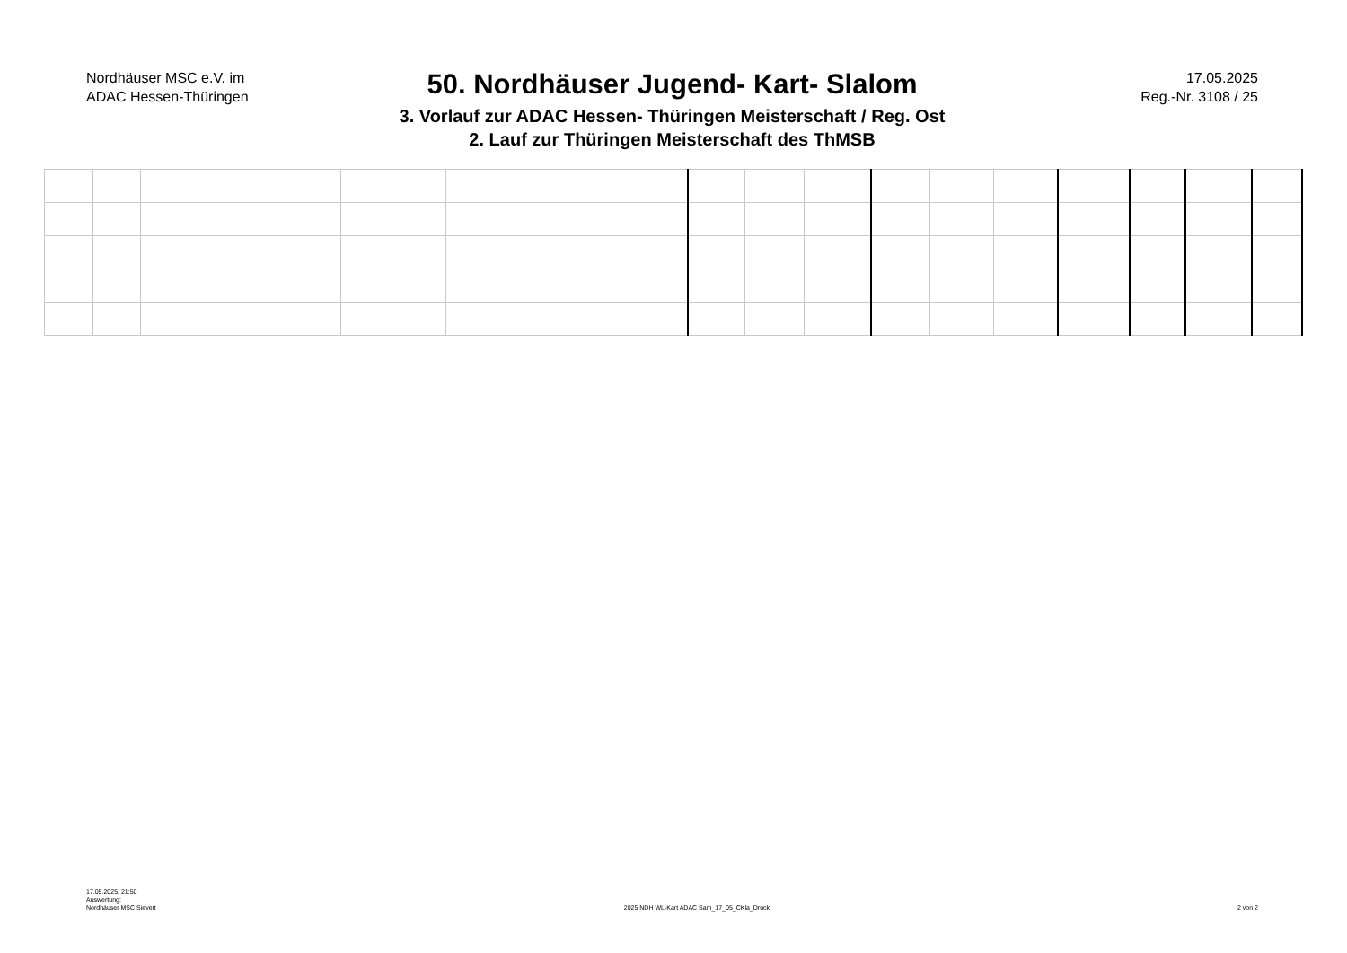Nordhäuser MSC e.V. im
ADAC Hessen-Thüringen
50. Nordhäuser Jugend- Kart- Slalom
3. Vorlauf zur ADAC Hessen- Thüringen Meisterschaft / Reg. Ost
2. Lauf zur Thüringen Meisterschaft des ThMSB
17.05.2025
Reg.-Nr. 3108 / 25
17.05.2025, 21:50
Auswertung:
Nordhäuser MSC Sievert
2025 NDH WL-Kart ADAC Sam_17_05_CKla_Druck
2 von 2